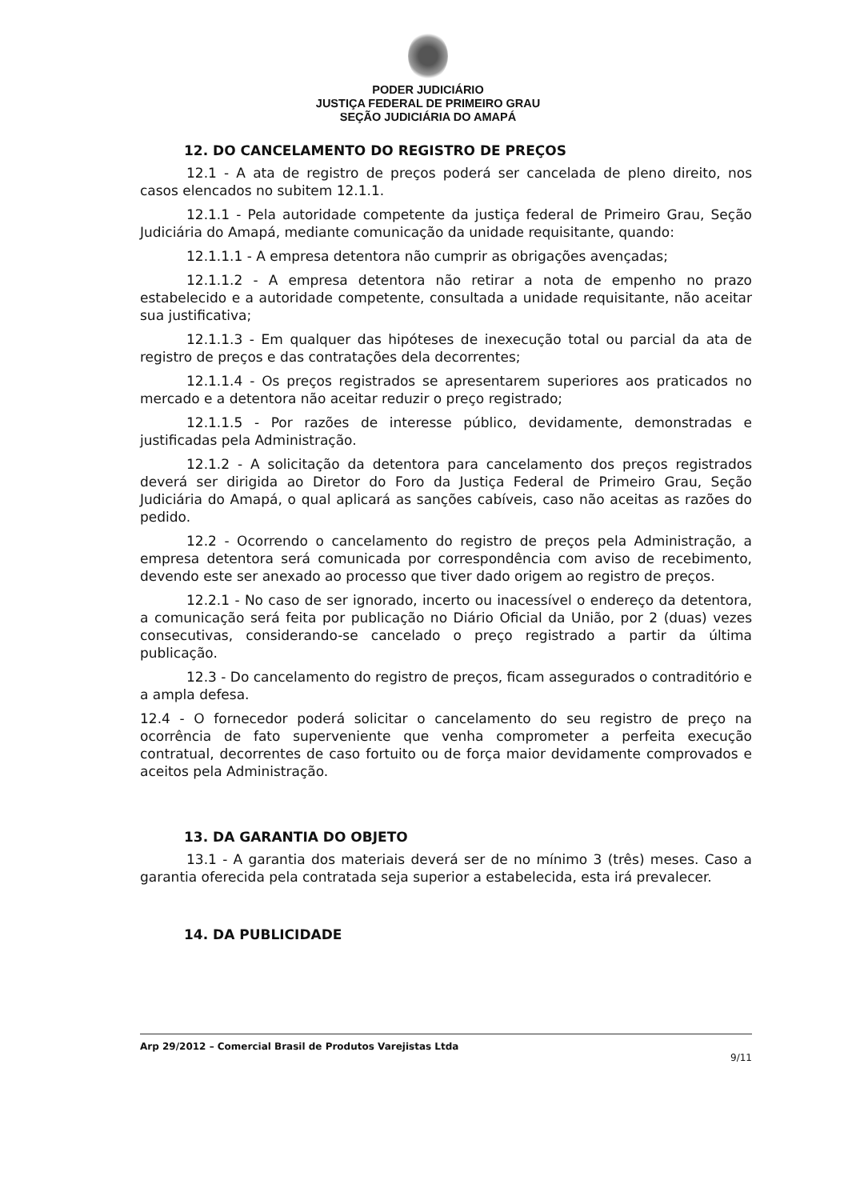PODER JUDICIÁRIO
JUSTIÇA FEDERAL DE PRIMEIRO GRAU
SEÇÃO JUDICIÁRIA DO AMAPÁ
12. DO CANCELAMENTO DO REGISTRO DE PREÇOS
12.1 - A ata de registro de preços poderá ser cancelada de pleno direito, nos casos elencados no subitem 12.1.1.
12.1.1 - Pela autoridade competente da justiça federal de Primeiro Grau, Seção Judiciária do Amapá, mediante comunicação da unidade requisitante, quando:
12.1.1.1 - A empresa detentora não cumprir as obrigações avençadas;
12.1.1.2 - A empresa detentora não retirar a nota de empenho no prazo estabelecido e a autoridade competente, consultada a unidade requisitante, não aceitar sua justificativa;
12.1.1.3 - Em qualquer das hipóteses de inexecução total ou parcial da ata de registro de preços e das contratações dela decorrentes;
12.1.1.4 - Os preços registrados se apresentarem superiores aos praticados no mercado e a detentora não aceitar reduzir o preço registrado;
12.1.1.5 - Por razões de interesse público, devidamente, demonstradas e justificadas pela Administração.
12.1.2 - A solicitação da detentora para cancelamento dos preços registrados deverá ser dirigida ao Diretor do Foro da Justiça Federal de Primeiro Grau, Seção Judiciária do Amapá, o qual aplicará as sanções cabíveis, caso não aceitas as razões do pedido.
12.2 - Ocorrendo o cancelamento do registro de preços pela Administração, a empresa detentora será comunicada por correspondência com aviso de recebimento, devendo este ser anexado ao processo que tiver dado origem ao registro de preços.
12.2.1 - No caso de ser ignorado, incerto ou inacessível o endereço da detentora, a comunicação será feita por publicação no Diário Oficial da União, por 2 (duas) vezes consecutivas, considerando-se cancelado o preço registrado a partir da última publicação.
12.3 - Do cancelamento do registro de preços, ficam assegurados o contraditório e a ampla defesa.
12.4 - O fornecedor poderá solicitar o cancelamento do seu registro de preço na ocorrência de fato superveniente que venha comprometer a perfeita execução contratual, decorrentes de caso fortuito ou de força maior devidamente comprovados e aceitos pela Administração.
13. DA GARANTIA DO OBJETO
13.1 - A garantia dos materiais deverá ser de no mínimo 3 (três) meses. Caso a garantia oferecida pela contratada seja superior a estabelecida, esta irá prevalecer.
14. DA PUBLICIDADE
Arp 29/2012 – Comercial Brasil de Produtos Varejistas Ltda 9/11